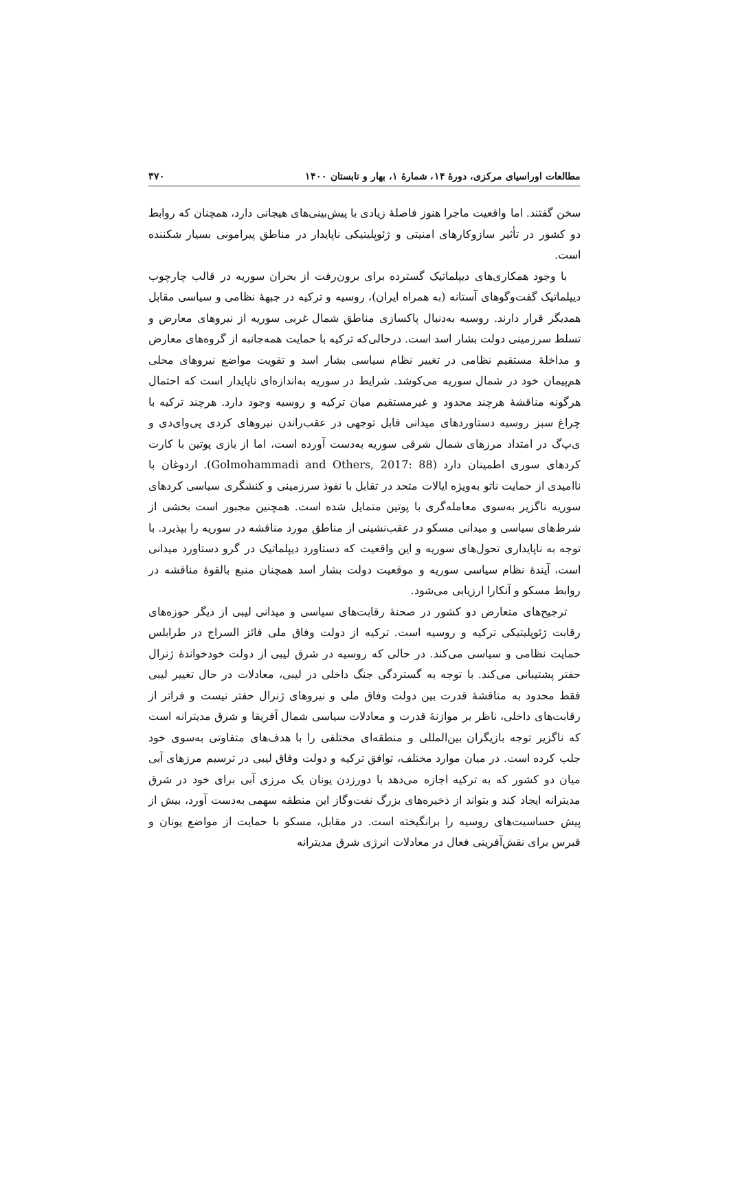مطالعات اوراسیای مرکزی، دورهٔ ۱۴، شمارهٔ ۱، بهار و تابستان ۱۴۰۰ ۳۷۰
سخن گفتند. اما واقعیت ماجرا هنوز فاصلهٔ زیادی با پیش‌بینی‌های هیجانی دارد، همچنان که روابط دو کشور در تأثیر سازوکارهای امنیتی و ژئوپلیتیکی ناپایدار در مناطق پیرامونی بسیار شکننده است.
با وجود همکاری‌های دیپلماتیک گسترده برای برون‌رفت از بحران سوریه در قالب چارچوب دیپلماتیک گفت‌وگوهای آستانه (به همراه ایران)، روسیه و ترکیه در جبههٔ نظامی و سیاسی مقابل همدیگر قرار دارند. روسیه به‌دنبال پاکسازی مناطق شمال غربی سوریه از نیروهای معارض و تسلط سرزمینی دولت بشار اسد است. درحالی‌که ترکیه با حمایت همه‌جانبه از گروه‌های معارض و مداخلهٔ مستقیم نظامی در تغییر نظام سیاسی بشار اسد و تقویت مواضع نیروهای محلی هم‌پیمان خود در شمال سوریه می‌کوشد. شرایط در سوریه به‌اندازه‌ای ناپایدار است که احتمال هرگونه مناقشهٔ هرچند محدود و غیرمستقیم میان ترکیه و روسیه وجود دارد. هرچند ترکیه با چراغ سبز روسیه دستاوردهای میدانی قابل توجهی در عقب‌راندن نیروهای کردی پی‌وای‌دی و ی‌پ‌گ در امتداد مرزهای شمال شرقی سوریه به‌دست آورده است، اما از بازی پوتین با کارت کردهای سوری اطمینان دارد (Golmohammadi and Others, 2017: 88). اردوغان با ناامیدی از حمایت ناتو به‌ویژه ایالات متحد در تقابل با نفوذ سرزمینی و کنشگری سیاسی کردهای سوریه ناگزیر به‌سوی معامله‌گری با پوتین متمایل شده است. همچنین مجبور است بخشی از شرط‌های سیاسی و میدانی مسکو در عقب‌نشینی از مناطق مورد مناقشه در سوریه را بپذیرد. با توجه به ناپایداری تحول‌های سوریه و این واقعیت که دستاورد دیپلماتیک در گرو دستاورد میدانی است، آیندهٔ نظام سیاسی سوریه و موقعیت دولت بشار اسد همچنان منبع بالقوهٔ مناقشه در روابط مسکو و آنکارا ارزیابی می‌شود.
ترجیح‌های متعارض دو کشور در صحنهٔ رقابت‌های سیاسی و میدانی لیبی از دیگر حوزه‌های رقابت ژئوپلیتیکی ترکیه و روسیه است. ترکیه از دولت وفاق ملی فائز السراج در طرابلس حمایت نظامی و سیاسی می‌کند. در حالی که روسیه در شرق لیبی از دولت خودخواندهٔ ژنرال حفتر پشتیبانی می‌کند. با توجه به گستردگی جنگ داخلی در لیبی، معادلات در حال تغییر لیبی فقط محدود به مناقشهٔ قدرت بین دولت وفاق ملی و نیروهای ژنرال حفتر نیست و فراتر از رقابت‌های داخلی، ناظر بر موازنهٔ قدرت و معادلات سیاسی شمال آفریقا و شرق مدیترانه است که ناگزیر توجه بازیگران بین‌المللی و منطقه‌ای مختلفی را با هدف‌های متفاوتی به‌سوی خود جلب کرده است. در میان موارد مختلف، توافق ترکیه و دولت وفاق لیبی در ترسیم مرزهای آبی میان دو کشور که به ترکیه اجازه می‌دهد با دورزدن یونان یک مرزی آبی برای خود در شرق مدیترانه ایجاد کند و بتواند از ذخیره‌های بزرگ نفت‌وگاز این منطقه سهمی به‌دست آورد، بیش از پیش حساسیت‌های روسیه را برانگیخته است. در مقابل، مسکو با حمایت از مواضع یونان و قبرس برای نقش‌آفرینی فعال در معادلات انرژی شرق مدیترانه